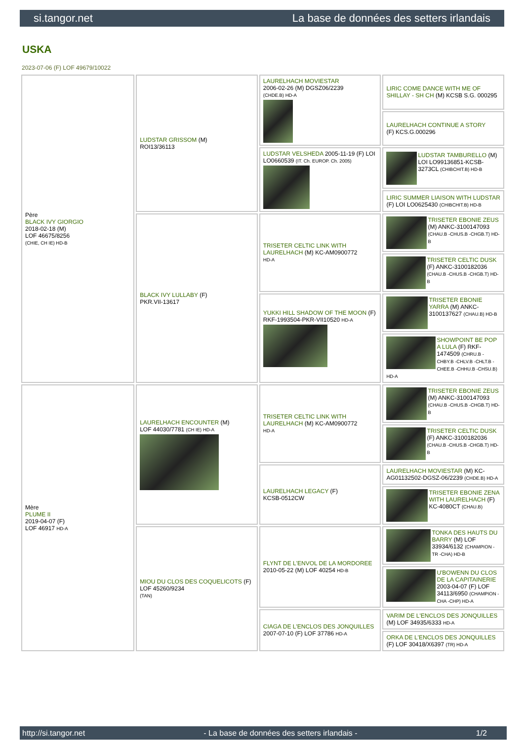si.tangor.net La base de données des setters irlandais
USKA
2023-07-06 (F) LOF 49679/10022
| Père BLACK IVY GIORGIO 2018-02-18 (M) LOF 46675/8256 (CHIE, CH IE) HD-B | LUDSTAR GRISSOM (M) ROI13/36113 | LAURELHACH MOVIESTAR 2006-02-26 (M) DGSZ06/2239 (CHDE.B) HD-A | LIRIC COME DANCE WITH ME OF SHILLAY - SH CH (M) KCSB S.G. 000295 |
| | | | LAURELHACH CONTINUE A STORY (F) KCS.G.000296 |
| | | LUDSTAR VELSHEDA 2005-11-19 (F) LOI LO0660539 (IT. Ch. EUROP. Ch. 2005) | LUDSTAR TAMBURELLO (M) LOI LO99136851-KCSB-3273CL (CHIBCHIT.B) HD-B |
| | | | LIRIC SUMMER LIAISON WITH LUDSTAR (F) LOI LO0625430 (CHIBCHIT.B) HD-B |
| | BLACK IVY LULLABY (F) PKR.VII-13617 | TRISETER CELTIC LINK WITH LAURELHACH (M) KC-AM0900772 HD-A | TRISETER EBONIE ZEUS (M) ANKC-3100147093 (CHAU.B -CHUS.B -CHGB.T) HD-B |
| | | | TRISETER CELTIC DUSK (F) ANKC-3100182036 (CHAU.B -CHUS.B -CHGB.T) HD-B |
| | | YUKKI HILL SHADOW OF THE MOON (F) RKF-1993504-PKR-VII10520 HD-A | TRISETER EBONIE YARRA (M) ANKC-3100137627 (CHAU.B) HD-B |
| | | | SHOWPOINT BE POP A LULA (F) RKF-1474509 (CHRU.B -CHBY.B -CHLV.B -CHLT.B -CHEE.B -CHHU.B -CHSU.B) HD-A |
| Mère PLUME II 2019-04-07 (F) LOF 46917 HD-A | LAURELHACH ENCOUNTER (M) LOF 44030/7781 (CH IE) HD-A | TRISETER CELTIC LINK WITH LAURELHACH (M) KC-AM0900772 HD-A | TRISETER EBONIE ZEUS (M) ANKC-3100147093 (CHAU.B -CHUS.B -CHGB.T) HD-B |
| | | | TRISETER CELTIC DUSK (F) ANKC-3100182036 (CHAU.B -CHUS.B -CHGB.T) HD-B |
| | | LAURELHACH LEGACY (F) KCSB-0512CW | LAURELHACH MOVIESTAR (M) KC-AG01132502-DGSZ-06/2239 (CHDE.B) HD-A |
| | | | TRISETER EBONIE ZENA WITH LAURELHACH (F) KC-4080CT (CHAU.B) |
| | MIOU DU CLOS DES COQUELICOTS (F) LOF 45260/9234 (TAN) | FLYNT DE L'ENVOL DE LA MORDOREE 2010-05-22 (M) LOF 40254 HD-B | TONKA DES HAUTS DU BARRY (M) LOF 33934/6132 (CHAMPION -TR -CHA) HD-B |
| | | | U'BOWENN DU CLOS DE LA CAPITAINERIE 2003-04-07 (F) LOF 34113/6950 (CHAMPION -CHA -CHP) HD-A |
| | | CIAGA DE L'ENCLOS DES JONQUILLES 2007-07-10 (F) LOF 37786 HD-A | VARIM DE L'ENCLOS DES JONQUILLES (M) LOF 34935/6333 HD-A |
| | | | ORKA DE L'ENCLOS DES JONQUILLES (F) LOF 30418/X6397 (TR) HD-A |
http://si.tangor.net - La base de données des setters irlandais - 1/2